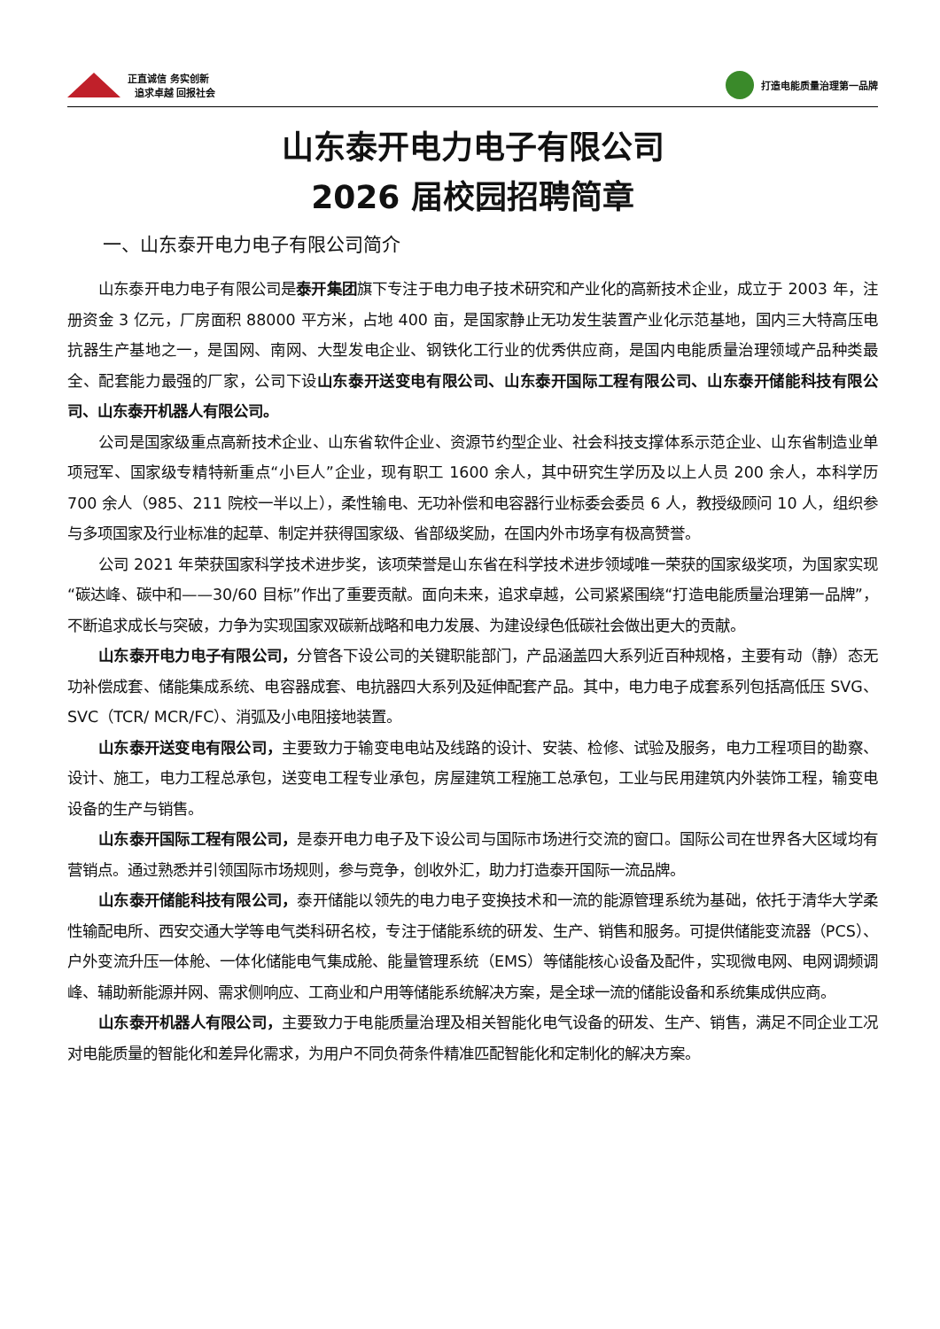正直诚信 务实创新
追求卓越 回报社会
打造电能质量治理第一品牌
山东泰开电力电子有限公司
2026 届校园招聘简章
一、山东泰开电力电子有限公司简介
山东泰开电力电子有限公司是泰开集团旗下专注于电力电子技术研究和产业化的高新技术企业，成立于 2003 年，注册资金 3 亿元，厂房面积 88000 平方米，占地 400 亩，是国家静止无功发生装置产业化示范基地，国内三大特高压电抗器生产基地之一，是国网、南网、大型发电企业、钢铁化工行业的优秀供应商，是国内电能质量治理领域产品种类最全、配套能力最强的厂家，公司下设山东泰开送变电有限公司、山东泰开国际工程有限公司、山东泰开储能科技有限公司、山东泰开机器人有限公司。
公司是国家级重点高新技术企业、山东省软件企业、资源节约型企业、社会科技支撑体系示范企业、山东省制造业单项冠军、国家级专精特新重点“小巨人”企业，现有职工 1600 余人，其中研究生学历及以上人员 200 余人，本科学历 700 余人（985、211 院校一半以上），柔性输电、无功补偿和电容器行业标委会委员 6 人，教授级顾问 10 人，组织参 与多项国家及行业标准的起草、制定并获得国家级、省部级奖励，在国内外市场享有极高赞誉。
公司 2021 年荣获国家科学技术进步奖，该项荣誉是山东省在科学技术进步领域唯一荣获的国家级奖项，为国家实现“碳达峰、碳中和——30/60 目标”作出了重要贡献。面向未来，追求卓越，公司紧紧围绕“打造电能质量治理第一品牌”，不断追求成长与突破，力争为实现国家双碳新战略和电力发展、为建设绿色低碳社会做出更大的贡献。
山东泰开电力电子有限公司，分管各下设公司的关键职能部门，产品涵盖四大系列近百种规格，主要有动（静）态无功补偿成套、储能集成系统、电容器成套、电抗器四大系列及延伸配套产品。其中，电力电子成套系列包括高低压 SVG、SVC（TCR/ MCR/FC）、消弧及小电阻接地装置。
山东泰开送变电有限公司，主要致力于输变电电站及线路的设计、安装、检修、试验及服务，电力工程项目的勘察、设计、施工，电力工程总承包，送变电工程专业承包，房屋建筑工程施工总承包，工业与民用建筑内外装饰工程，输变电设备的生产与销售。
山东泰开国际工程有限公司，是泰开电力电子及下设公司与国际市场进行交流的窗口。国际公司在世界各大区域均有营销点。通过熟悉并引领国际市场规则，参与竞争，创收外汇，助力打造泰开国际一流品牌。
山东泰开储能科技有限公司，泰开储能以领先的电力电子变换技术和一流的能源管理系统为基础，依托于清华大学柔性输配电所、西安交通大学等电气类科研名校，专注于储能系统的研发、生产、销售和服务。可提供储能变流器（PCS）、户外变流升压一体舱、一体化储能电气集成舱、能量管理系统（EMS）等储能核心设备及配件，实现微电网、电网调频调峰、辅助新能源并网、需求侧响应、工商业和户用等储能系统解决方案，是全球一流的储能设备和系统集成供应商。
山东泰开机器人有限公司，主要致力于电能质量治理及相关智能化电气设备的研发、生产、销售，满足不同企业工况对电能质量的智能化和差异化需求，为用户不同负荷条件精准匹配智能化和定制化的解决方案。